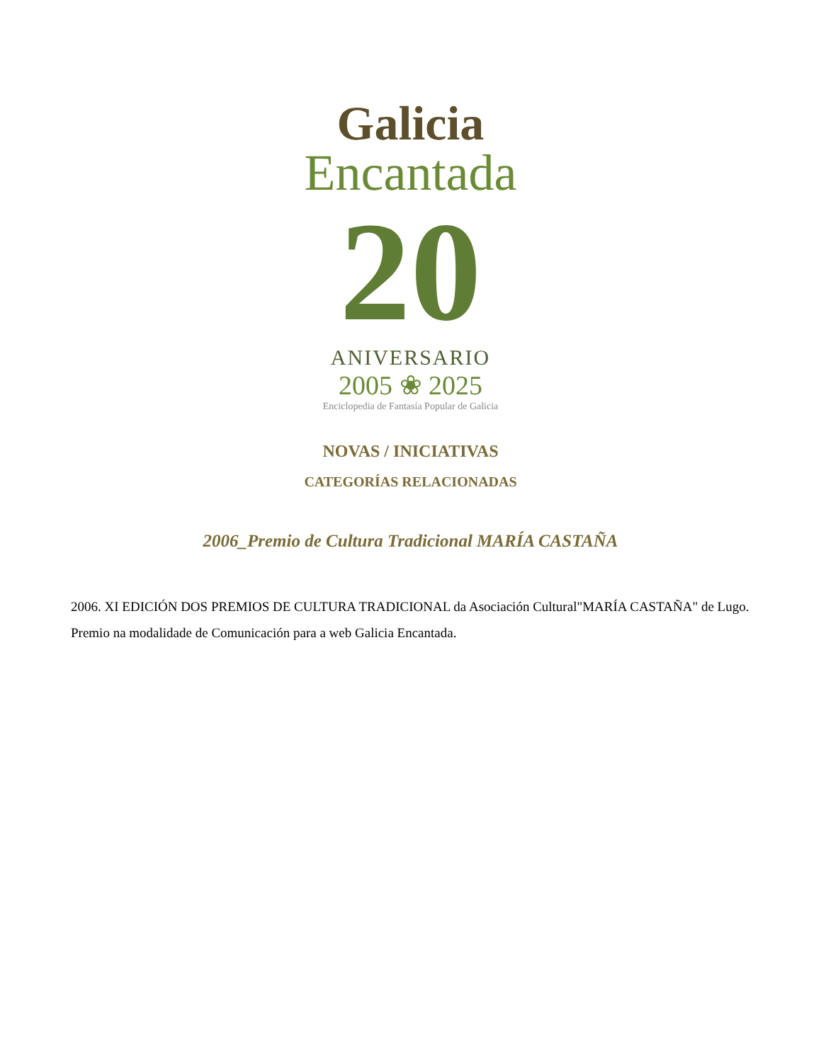Galicia
Encantada
20
ANIVERSARIO
2005 ❀ 2025
Enciclopedia de Fantasía Popular de Galicia
NOVAS / INICIATIVAS
CATEGORÍAS RELACIONADAS
2006_Premio de Cultura Tradicional MARÍA CASTAÑA
2006. XI EDICIÓN DOS PREMIOS DE CULTURA TRADICIONAL da Asociación Cultural"MARÍA CASTAÑA" de Lugo. Premio na modalidade de Comunicación para a web Galicia Encantada.